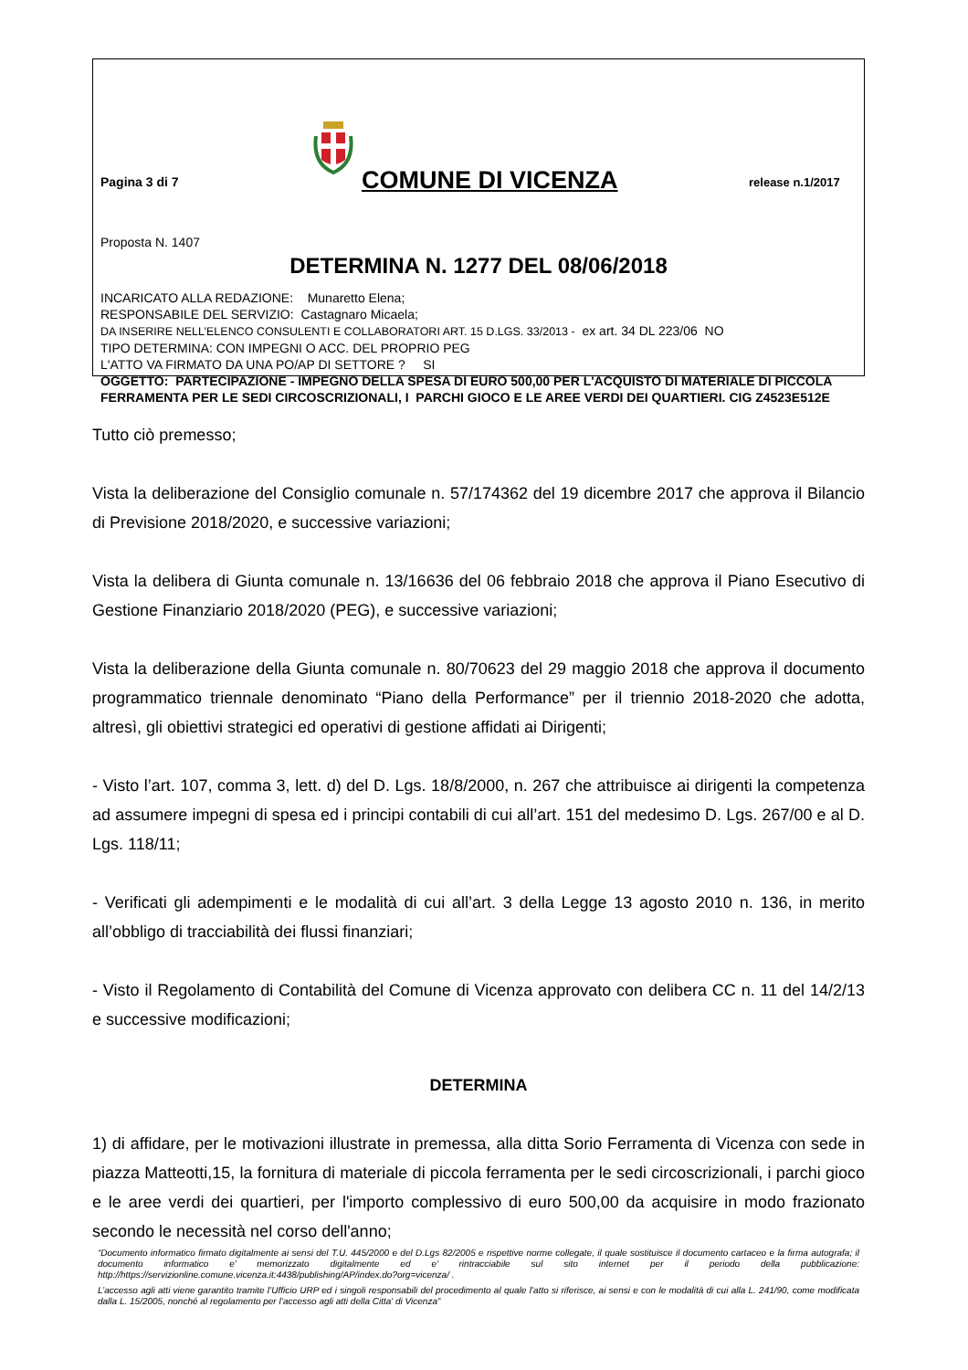Pagina 3 di 7
COMUNE DI VICENZA
release n.1/2017
Proposta N. 1407
DETERMINA N. 1277 DEL 08/06/2018
INCARICATO ALLA REDAZIONE: Munaretto Elena;
RESPONSABILE DEL SERVIZIO: Castagnaro Micaela;
DA INSERIRE NELL’ELENCO CONSULENTI E COLLABORATORI ART. 15 D.LGS. 33/2013 - ex art. 34 DL 223/06 NO
TIPO DETERMINA: CON IMPEGNI O ACC. DEL PROPRIO PEG
L'ATTO VA FIRMATO DA UNA PO/AP DI SETTORE ? SI
OGGETTO: PARTECIPAZIONE - IMPEGNO DELLA SPESA DI EURO 500,00 PER L'ACQUISTO DI MATERIALE DI PICCOLA FERRAMENTA PER LE SEDI CIRCOSCRIZIONALI, I PARCHI GIOCO E LE AREE VERDI DEI QUARTIERI. CIG Z4523E512E
Tutto ciò premesso;
Vista la deliberazione del Consiglio comunale n. 57/174362 del 19 dicembre 2017 che approva il Bilancio di Previsione 2018/2020, e successive variazioni;
Vista la delibera di Giunta comunale n. 13/16636 del 06 febbraio 2018 che approva il Piano Esecutivo di Gestione Finanziario 2018/2020 (PEG), e successive variazioni;
Vista la deliberazione della Giunta comunale n. 80/70623 del 29 maggio 2018 che approva il documento programmatico triennale denominato “Piano della Performance” per il triennio 2018-2020 che adotta, altresì, gli obiettivi strategici ed operativi di gestione affidati ai Dirigenti;
- Visto l’art. 107, comma 3, lett. d) del D. Lgs. 18/8/2000, n. 267 che attribuisce ai dirigenti la competenza ad assumere impegni di spesa ed i principi contabili di cui all’art. 151 del medesimo D. Lgs. 267/00 e al D. Lgs. 118/11;
- Verificati gli adempimenti e le modalità di cui all’art. 3 della Legge 13 agosto 2010 n. 136, in merito all’obbligo di tracciabilità dei flussi finanziari;
- Visto il Regolamento di Contabilità del Comune di Vicenza approvato con delibera CC n. 11 del 14/2/13 e successive modificazioni;
DETERMINA
1) di affidare, per le motivazioni illustrate in premessa, alla ditta Sorio Ferramenta di Vicenza con sede in piazza Matteotti,15, la fornitura di materiale di piccola ferramenta per le sedi circoscrizionali, i parchi gioco e le aree verdi dei quartieri, per l'importo complessivo di euro 500,00 da acquisire in modo frazionato secondo le necessità nel corso dell'anno;
“Documento informatico firmato digitalmente ai sensi del T.U. 445/2000 e del D.Lgs 82/2005 e rispettive norme collegate, il quale sostituisce il documento cartaceo e la firma autografa; il documento informatico e’ memorizzato digitalmente ed e’ rintracciabile sul sito internet per il periodo della pubblicazione: http://https://servizionline.comune.vicenza.it:4438/publishing/AP/index.do?org=vicenza/ .
L’accesso agli atti viene garantito tramite l’Ufficio URP ed i singoli responsabili del procedimento al quale l’atto si riferisce, ai sensi e con le modalità di cui alla L. 241/90, come modificata dalla L. 15/2005, nonché al regolamento per l’accesso agli atti della Citta' di Vicenza”